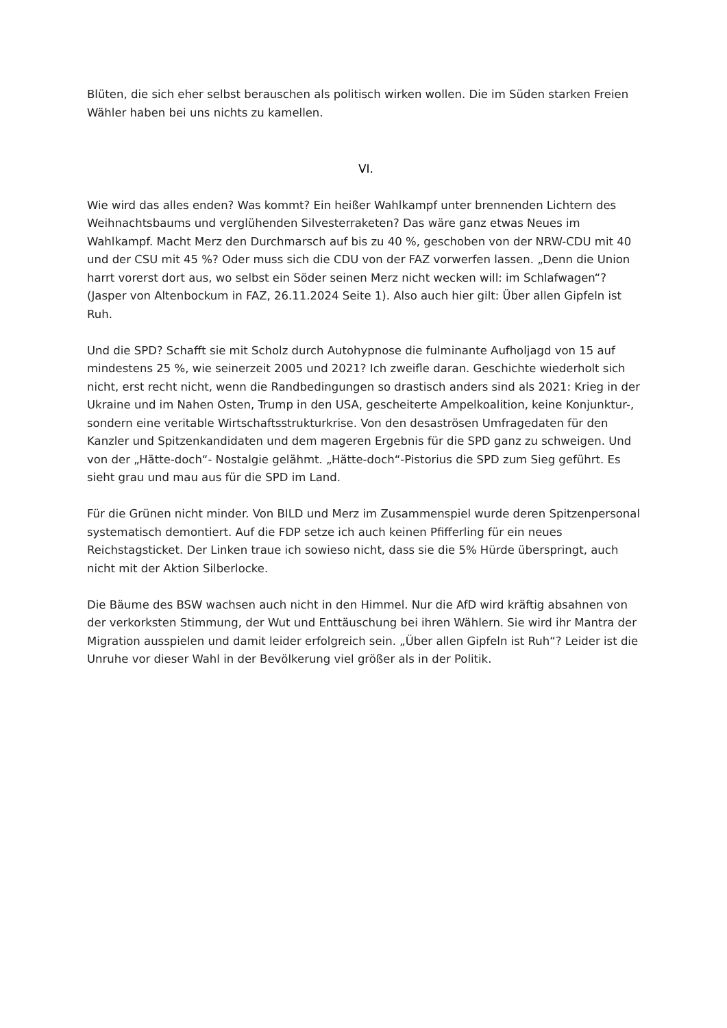Blüten, die sich eher selbst berauschen als politisch wirken wollen. Die im Süden starken Freien Wähler haben bei uns nichts zu kamellen.
VI.
Wie wird das alles enden? Was kommt? Ein heißer Wahlkampf unter brennenden Lichtern des Weihnachtsbaums und verglühenden Silvesterraketen? Das wäre ganz etwas Neues im Wahlkampf. Macht Merz den Durchmarsch auf bis zu 40 %, geschoben von der NRW-CDU mit 40 und der CSU mit 45 %? Oder muss sich die CDU von der FAZ vorwerfen lassen. „Denn die Union harrt vorerst dort aus, wo selbst ein Söder seinen Merz nicht wecken will: im Schlafwagen“? (Jasper von Altenbockum in FAZ, 26.11.2024 Seite 1). Also auch hier gilt: Über allen Gipfeln ist Ruh.
Und die SPD? Schafft sie mit Scholz durch Autohypnose die fulminante Aufholjagd von 15 auf mindestens 25 %, wie seinerzeit 2005 und 2021? Ich zweifle daran. Geschichte wiederholt sich nicht, erst recht nicht, wenn die Randbedingungen so drastisch anders sind als 2021: Krieg in der Ukraine und im Nahen Osten, Trump in den USA, gescheiterte Ampelkoalition, keine Konjunktur-, sondern eine veritable Wirtschaftsstrukturkrise. Von den desaströsen Umfragedaten für den Kanzler und Spitzenkandidaten und dem mageren Ergebnis für die SPD ganz zu schweigen. Und von der „Hätte-doch“- Nostalgie gelähmt. „Hätte-doch“-Pistorius die SPD zum Sieg geführt. Es sieht grau und mau aus für die SPD im Land.
Für die Grünen nicht minder. Von BILD und Merz im Zusammenspiel wurde deren Spitzenpersonal systematisch demontiert. Auf die FDP setze ich auch keinen Pfifferling für ein neues Reichstagsticket. Der Linken traue ich sowieso nicht, dass sie die 5% Hürde überspringt, auch nicht mit der Aktion Silberlocke.
Die Bäume des BSW wachsen auch nicht in den Himmel. Nur die AfD wird kräftig absahnen von der verkorksten Stimmung, der Wut und Enttäuschung bei ihren Wählern. Sie wird ihr Mantra der Migration ausspielen und damit leider erfolgreich sein. „Über allen Gipfeln ist Ruh“? Leider ist die Unruhe vor dieser Wahl in der Bevölkerung viel größer als in der Politik.